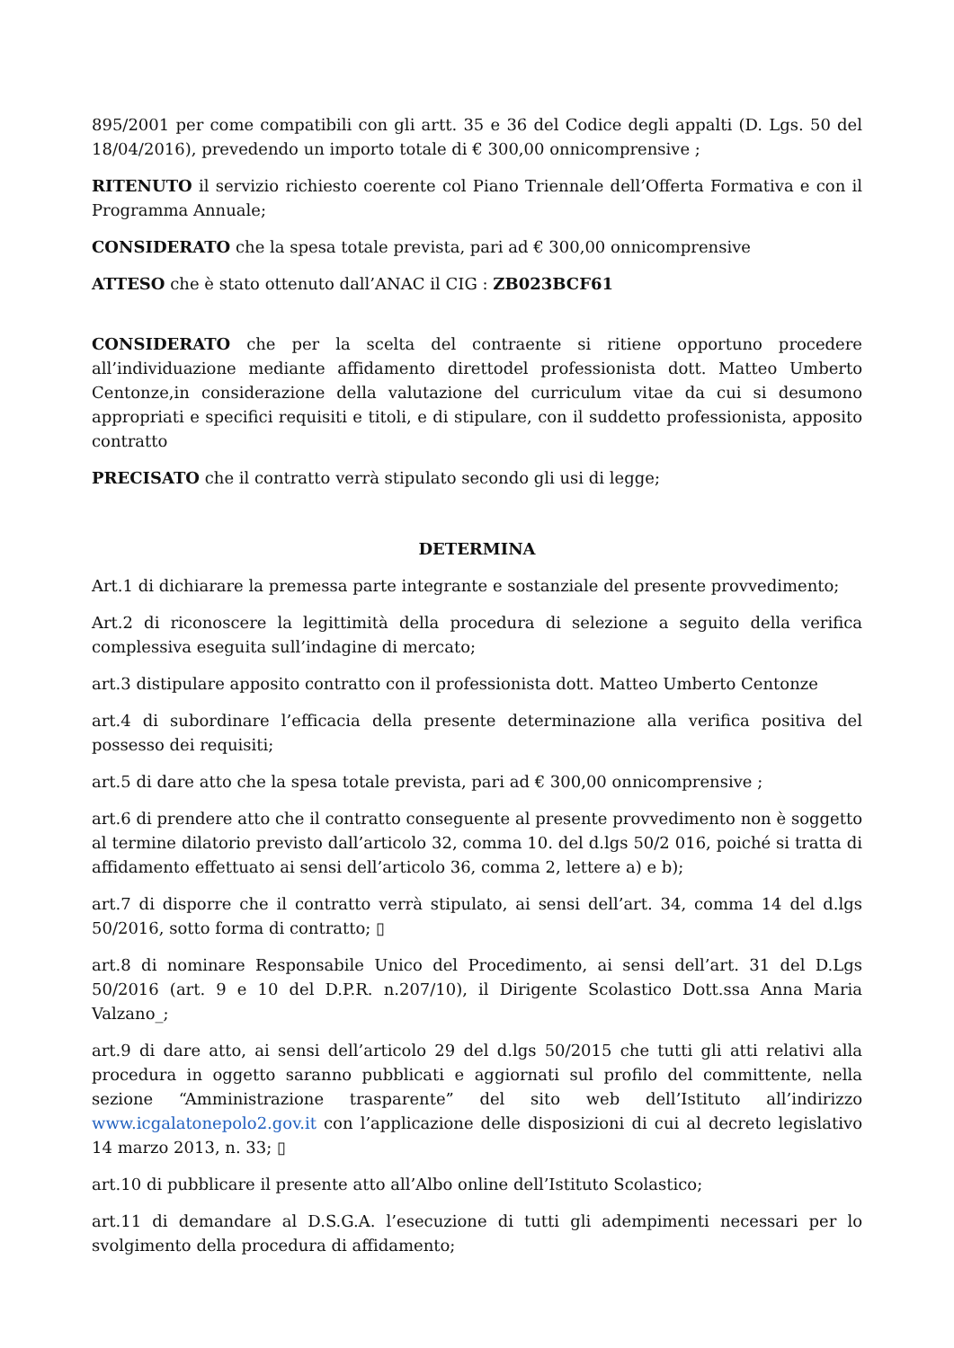895/2001 per come compatibili con gli artt. 35 e 36 del Codice degli appalti (D. Lgs. 50 del 18/04/2016), prevedendo un importo totale di € 300,00 onnicomprensive ;
RITENUTO il servizio richiesto coerente col Piano Triennale dell’Offerta Formativa e con il Programma Annuale;
CONSIDERATO che la spesa totale prevista, pari ad € 300,00 onnicomprensive
ATTESO che è stato ottenuto dall’ANAC il CIG : ZB023BCF61
CONSIDERATO che per la scelta del contraente si ritiene opportuno procedere all’individuazione mediante affidamento direttodel professionista dott. Matteo Umberto Centonze,in considerazione della valutazione del curriculum vitae da cui si desumono appropriati e specifici requisiti e titoli, e di stipulare, con il suddetto professionista, apposito contratto
PRECISATO che il contratto verrà stipulato secondo gli usi di legge;
DETERMINA
Art.1 di dichiarare la premessa parte integrante e sostanziale del presente provvedimento;
Art.2 di riconoscere la legittimità della procedura di selezione a seguito della verifica complessiva eseguita sull’indagine di mercato;
art.3 distipulare apposito contratto con il professionista dott. Matteo Umberto Centonze
art.4 di subordinare l’efficacia della presente determinazione alla verifica positiva del possesso dei requisiti;
art.5 di dare atto che la spesa totale prevista, pari ad € 300,00 onnicomprensive ;
art.6 di prendere atto che il contratto conseguente al presente provvedimento non è soggetto al termine dilatorio previsto dall’articolo 32, comma 10. del d.lgs 50/2 016, poiché si tratta di affidamento effettuato ai sensi dell’articolo 36, comma 2, lettere a) e b);
art.7 di disporre che il contratto verrà stipulato, ai sensi dell’art. 34, comma 14 del d.lgs 50/2016, sotto forma di contratto; ▯
art.8 di nominare Responsabile Unico del Procedimento, ai sensi dell’art. 31 del D.Lgs 50/2016 (art. 9 e 10 del D.P.R. n.207/10), il Dirigente Scolastico Dott.ssa Anna Maria Valzano_;
art.9 di dare atto, ai sensi dell’articolo 29 del d.lgs 50/2015 che tutti gli atti relativi alla procedura in oggetto saranno pubblicati e aggiornati sul profilo del committente, nella sezione “Amministrazione trasparente” del sito web dell’Istituto all’indirizzo www.icgalatonepolo2.gov.it con l’applicazione delle disposizioni di cui al decreto legislativo 14 marzo 2013, n. 33; ▯
art.10 di pubblicare il presente atto all’Albo online dell’Istituto Scolastico;
art.11 di demandare al D.S.G.A. l’esecuzione di tutti gli adempimenti necessari per lo svolgimento della procedura di affidamento;